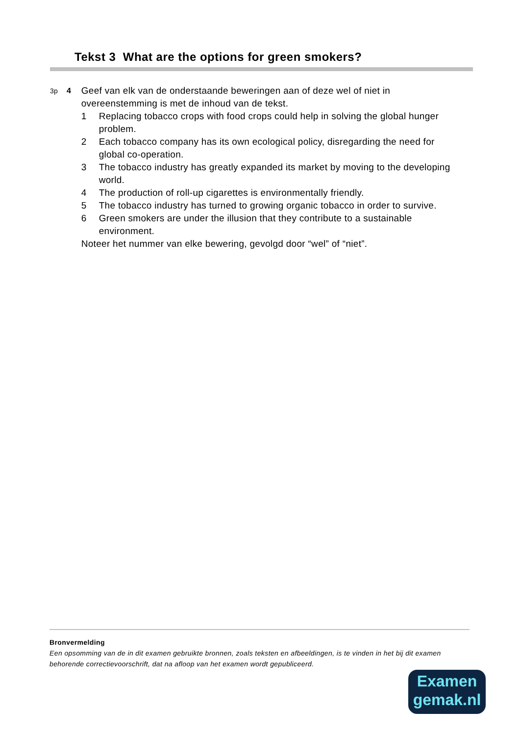Tekst 3 What are the options for green smokers?
3p 4
Geef van elk van de onderstaande beweringen aan of deze wel of niet in overeenstemming is met de inhoud van de tekst.
1 Replacing tobacco crops with food crops could help in solving the global hunger problem.
2 Each tobacco company has its own ecological policy, disregarding the need for global co-operation.
3 The tobacco industry has greatly expanded its market by moving to the developing world.
4 The production of roll-up cigarettes is environmentally friendly.
5 The tobacco industry has turned to growing organic tobacco in order to survive.
6 Green smokers are under the illusion that they contribute to a sustainable environment.
Noteer het nummer van elke bewering, gevolgd door “wel” of “niet”.
Bronvermelding
Een opsomming van de in dit examen gebruikte bronnen, zoals teksten en afbeeldingen, is te vinden in het bij dit examen behorende correctievoorschrift, dat na afloop van het examen wordt gepubliceerd.
Examen
gemak.nl